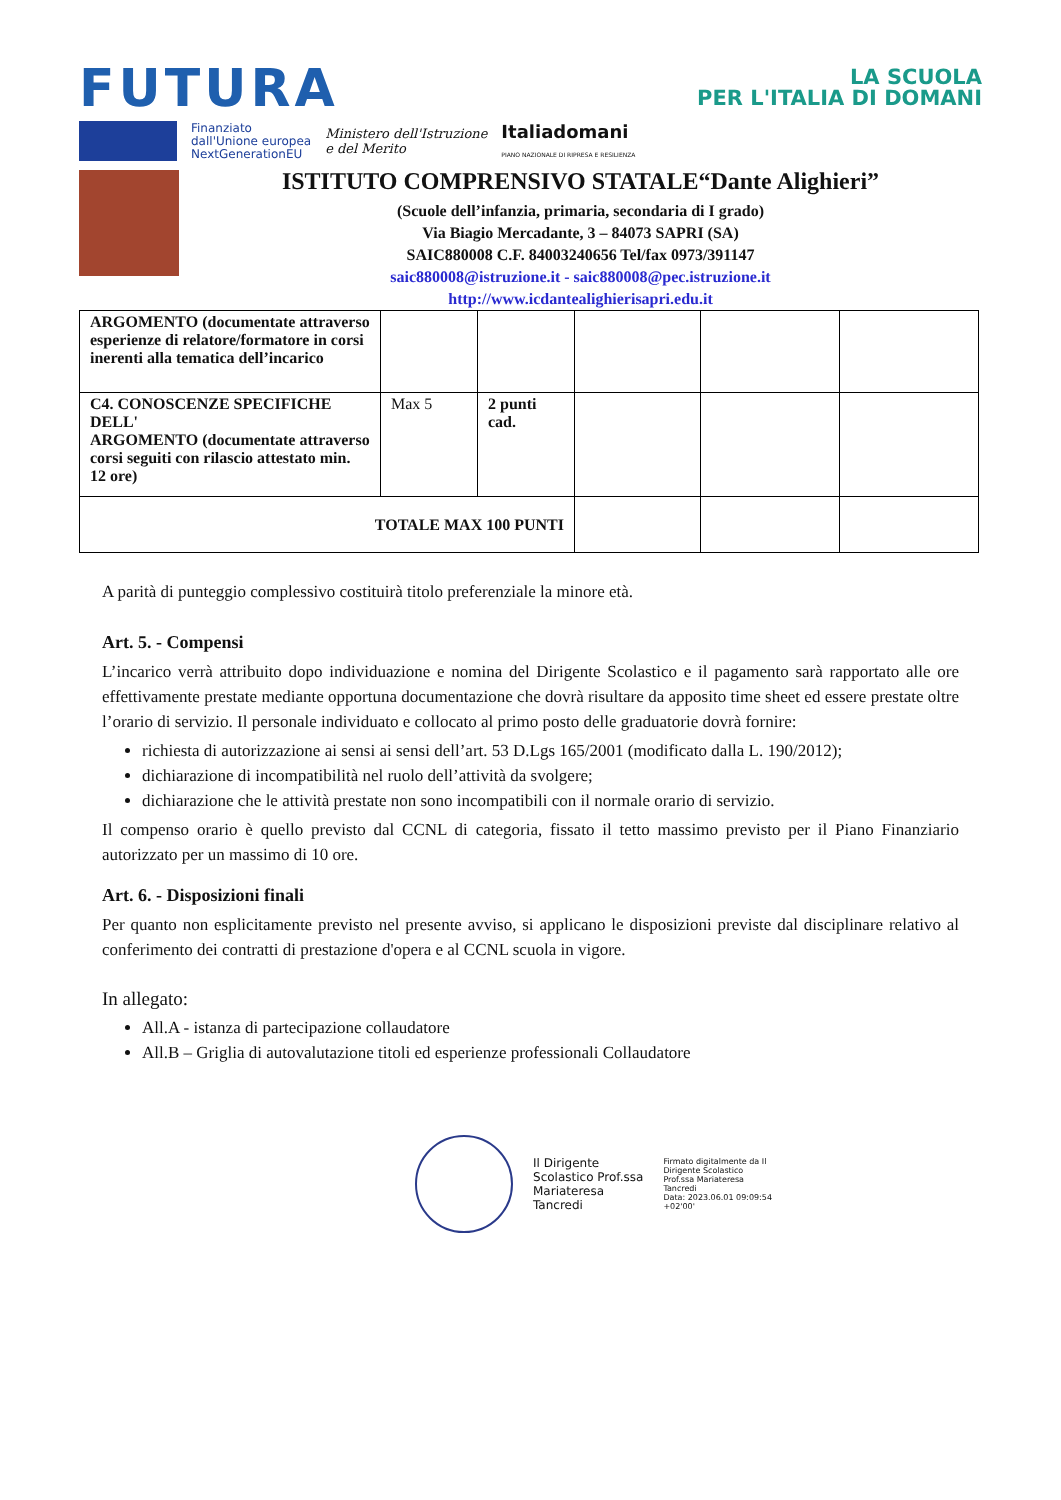FUTURA
LA SCUOLA
PER L'ITALIA DI DOMANI
Finanziato
dall'Unione europea
NextGenerationEU
Ministero dell'Istruzione
e del Merito
Italiadomani
PIANO NAZIONALE DI RIPRESA E RESILIENZA
ISTITUTO COMPRENSIVO STATALE“Dante Alighieri”
(Scuole dell’infanzia, primaria, secondaria di I grado)
Via Biagio Mercadante, 3 – 84073 SAPRI (SA)
SAIC880008 C.F. 84003240656 Tel/fax 0973/391147
saic880008@istruzione.it - saic880008@pec.istruzione.it
http://www.icdantealighierisapri.edu.it
| ARGOMENTO (documentate attraverso esperienze di relatore/formatore in corsi inerenti alla tematica dell’incarico | | | | | |
| C4. CONOSCENZE SPECIFICHE DELL' ARGOMENTO (documentate attraverso corsi seguiti con rilascio attestato min. 12 ore) | Max 5 | 2 punti cad. | | | |
| TOTALE MAX 100 PUNTI | | | | | |
A parità di punteggio complessivo costituirà titolo preferenziale la minore età.
Art. 5. - Compensi
L’incarico verrà attribuito dopo individuazione e nomina del Dirigente Scolastico e il pagamento sarà rapportato alle ore effettivamente prestate mediante opportuna documentazione che dovrà risultare da apposito time sheet ed essere prestate oltre l’orario di servizio. Il personale individuato e collocato al primo posto delle graduatorie dovrà fornire:
richiesta di autorizzazione ai sensi ai sensi dell’art. 53 D.Lgs 165/2001 (modificato dalla L. 190/2012);
dichiarazione di incompatibilità nel ruolo dell’attività da svolgere;
dichiarazione che le attività prestate non sono incompatibili con il normale orario di servizio.
Il compenso orario è quello previsto dal CCNL di categoria, fissato il tetto massimo previsto per il Piano Finanziario autorizzato per un massimo di 10 ore.
Art. 6. - Disposizioni finali
Per quanto non esplicitamente previsto nel presente avviso, si applicano le disposizioni previste dal disciplinare relativo al conferimento dei contratti di prestazione d'opera e al CCNL scuola in vigore.
In allegato:
All.A - istanza di partecipazione collaudatore
All.B – Griglia di autovalutazione titoli ed esperienze professionali Collaudatore
Il Dirigente
Scolastico Prof.ssa
Mariateresa
Tancredi
Firmato digitalmente da Il
Dirigente Scolastico
Prof.ssa Mariateresa
Tancredi
Data: 2023.06.01 09:09:54
+02'00'